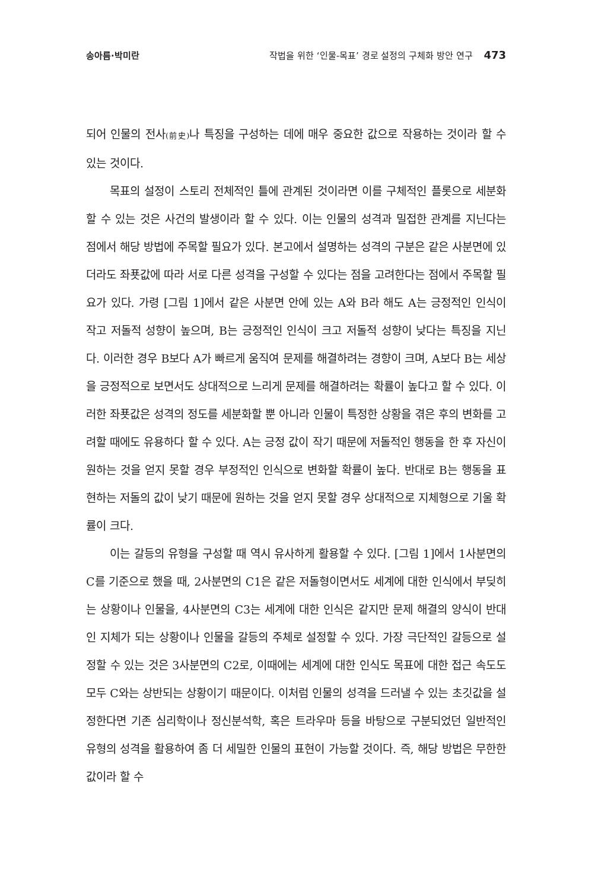송아름·박미란 작법을 위한 ‘인물-목표’ 경로 설정의 구체화 방안 연구 473
되어 인물의 전사(前史) 나 특징을 구성하는 데에 매우 중요한 값으로 작용하는 것이라 할 수 있는 것이다.
목표의 설정이 스토리 전체적인 틀에 관계된 것이라면 이를 구체적인 플롯으로 세분화할 수 있는 것은 사건의 발생이라 할 수 있다. 이는 인물의 성격과 밀접한 관계를 지닌다는 점에서 해당 방법에 주목할 필요가 있다. 본고에서 설명하는 성격의 구분은 같은 사분면에 있더라도 좌푯값에 따라 서로 다른 성격을 구성할 수 있다는 점을 고려한다는 점에서 주목할 필요가 있다. 가령 [그림 1]에서 같은 사분면 안에 있는 A와 B라 해도 A는 긍정적인 인식이 작고 저돌적 성향이 높으며, B는 긍정적인 인식이 크고 저돌적 성향이 낮다는 특징을 지닌다. 이러한 경우 B보다 A가 빠르게 움직여 문제를 해결하려는 경향이 크며, A보다 B는 세상을 긍정적으로 보면서도 상대적으로 느리게 문제를 해결하려는 확률이 높다고 할 수 있다. 이러한 좌푯값은 성격의 정도를 세분화할 뿐 아니라 인물이 특정한 상황을 겪은 후의 변화를 고려할 때에도 유용하다 할 수 있다. A는 긍정 값이 작기 때문에 저돌적인 행동을 한 후 자신이 원하는 것을 얻지 못할 경우 부정적인 인식으로 변화할 확률이 높다. 반대로 B는 행동을 표현하는 저돌의 값이 낮기 때문에 원하는 것을 얻지 못할 경우 상대적으로 지체형으로 기울 확률이 크다.
이는 갈등의 유형을 구성할 때 역시 유사하게 활용할 수 있다. [그림 1]에서 1사분면의 C를 기준으로 했을 때, 2사분면의 C1은 같은 저돌형이면서도 세계에 대한 인식에서 부딪히는 상황이나 인물을, 4사분면의 C3는 세계에 대한 인식은 같지만 문제 해결의 양식이 반대인 지체가 되는 상황이나 인물을 갈등의 주체로 설정할 수 있다. 가장 극단적인 갈등으로 설정할 수 있는 것은 3사분면의 C2로, 이때에는 세계에 대한 인식도 목표에 대한 접근 속도도 모두 C와는 상반되는 상황이기 때문이다. 이처럼 인물의 성격을 드러낼 수 있는 초깃값을 설정한다면 기존 심리학이나 정신분석학, 혹은 트라우마 등을 바탕으로 구분되었던 일반적인 유형의 성격을 활용하여 좀 더 세밀한 인물의 표현이 가능할 것이다. 즉, 해당 방법은 무한한 값이라 할 수